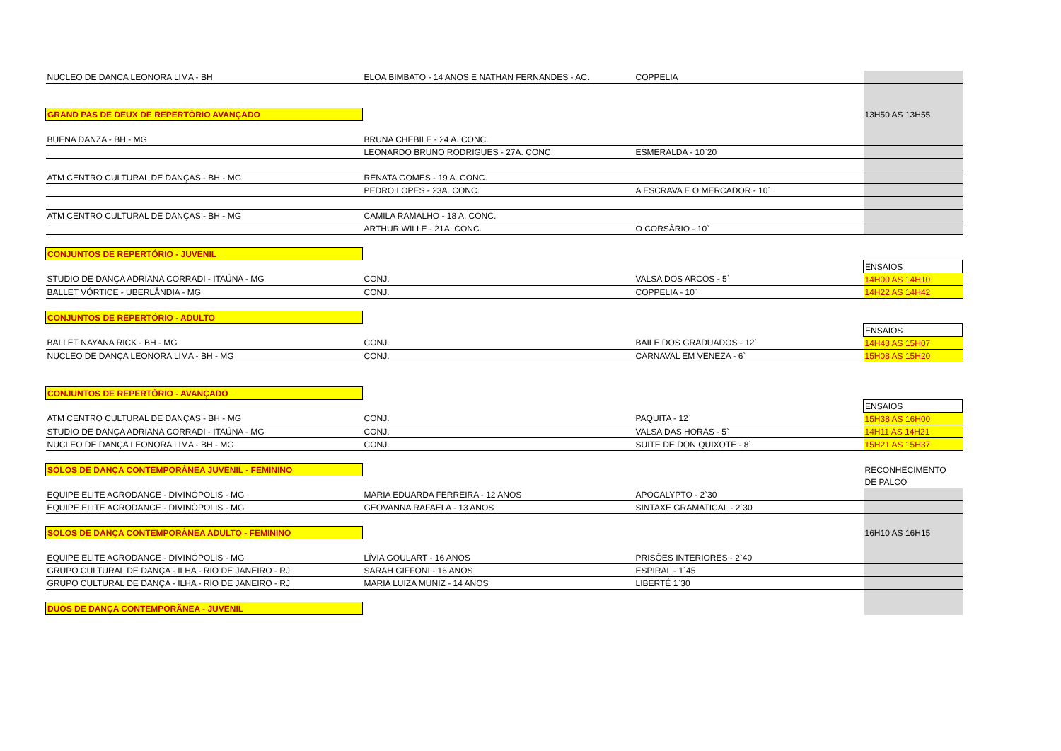| NUCLEO DE DANCA LEONORA LIMA - BH | ELOA BIMBATO - 14 ANOS E NATHAN FERNANDES - AC. | COPPELIA | |
| GRAND PAS DE DEUX DE REPERTÓRIO AVANÇADO | | | 13H50 AS 13H55 |
| BUENA DANZA - BH - MG | BRUNA CHEBILE - 24 A. CONC. | | |
| | LEONARDO BRUNO RODRIGUES - 27A. CONC | ESMERALDA - 10`20 | |
| ATM CENTRO CULTURAL DE DANÇAS - BH - MG | RENATA GOMES - 19 A. CONC. | | |
| | PEDRO LOPES - 23A. CONC. | A ESCRAVA E O MERCADOR - 10` | |
| ATM CENTRO CULTURAL DE DANÇAS - BH - MG | CAMILA RAMALHO - 18 A. CONC. | | |
| | ARTHUR WILLE - 21A. CONC. | O CORSÁRIO - 10` | |
| CONJUNTOS DE REPERTÓRIO - JUVENIL | | | |
| | | | ENSAIOS |
| STUDIO DE DANÇA ADRIANA CORRADI - ITAÚNA - MG | CONJ. | VALSA DOS ARCOS - 5` | 14H00 AS 14H10 |
| BALLET VÓRTICE - UBERLÂNDIA - MG | CONJ. | COPPELIA - 10` | 14H22 AS 14H42 |
| CONJUNTOS DE REPERTÓRIO - ADULTO | | | |
| | | | ENSAIOS |
| BALLET NAYANA RICK - BH - MG | CONJ. | BAILE DOS GRADUADOS - 12` | 14H43 AS 15H07 |
| NUCLEO DE DANÇA LEONORA LIMA - BH - MG | CONJ. | CARNAVAL EM VENEZA - 6` | 15H08 AS 15H20 |
| CONJUNTOS DE REPERTÓRIO - AVANÇADO | | | |
| | | | ENSAIOS |
| ATM CENTRO CULTURAL DE DANÇAS - BH - MG | CONJ. | PAQUITA - 12` | 15H38 AS 16H00 |
| STUDIO DE DANÇA ADRIANA CORRADI - ITAÚNA - MG | CONJ. | VALSA DAS HORAS - 5` | 14H11 AS 14H21 |
| NUCLEO DE DANÇA LEONORA LIMA - BH - MG | CONJ. | SUITE DE DON QUIXOTE - 8` | 15H21 AS 15H37 |
| SOLOS DE DANÇA CONTEMPORÂNEA JUVENIL - FEMININO | | | RECONHECIMENTO |
| | | | DE PALCO |
| EQUIPE ELITE ACRODANCE - DIVINÓPOLIS - MG | MARIA EDUARDA FERREIRA - 12 ANOS | APOCALYPTO - 2`30 | |
| EQUIPE ELITE ACRODANCE - DIVINÓPOLIS - MG | GEOVANNA RAFAELA - 13 ANOS | SINTAXE GRAMATICAL - 2`30 | |
| SOLOS DE DANÇA CONTEMPORÂNEA ADULTO - FEMININO | | | 16H10 AS 16H15 |
| EQUIPE ELITE ACRODANCE - DIVINÓPOLIS - MG | LÍVIA GOULART - 16 ANOS | PRISÕES INTERIORES - 2`40 | |
| GRUPO CULTURAL DE DANÇA - ILHA - RIO DE JANEIRO - RJ | SARAH GIFFONI - 16 ANOS | ESPIRAL - 1`45 | |
| GRUPO CULTURAL DE DANÇA - ILHA - RIO DE JANEIRO - RJ | MARIA LUIZA MUNIZ - 14 ANOS | LIBERTÉ 1`30 | |
| DUOS DE DANÇA CONTEMPORÂNEA - JUVENIL | | | |